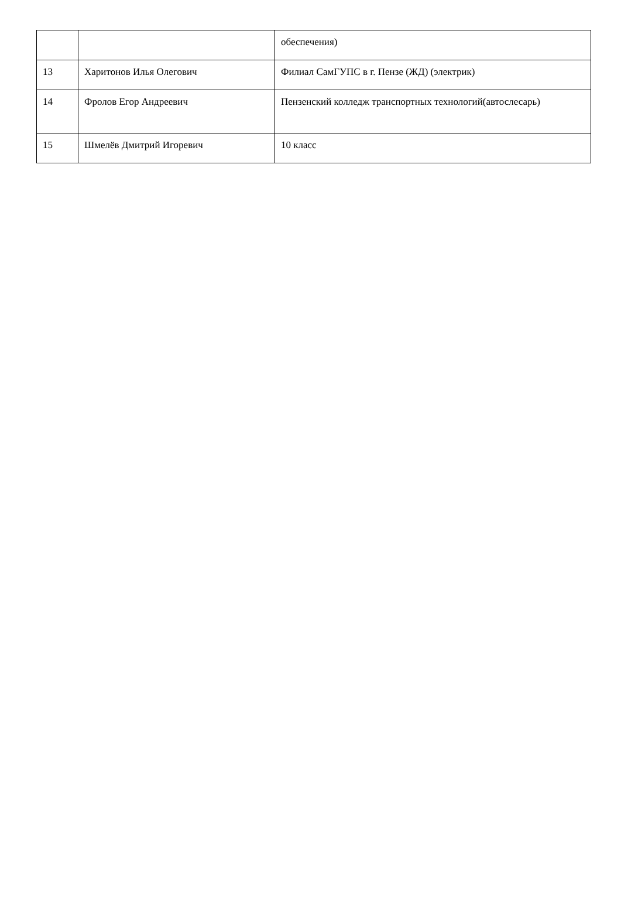| | | обеспечения) |
| 13 | Харитонов Илья Олегович | Филиал СамГУПС в г. Пензе (ЖД) (электрик) |
| 14 | Фролов Егор Андреевич | Пензенский колледж транспортных технологий(автослесарь) |
| 15 | Шмелёв Дмитрий Игоревич | 10 класс |